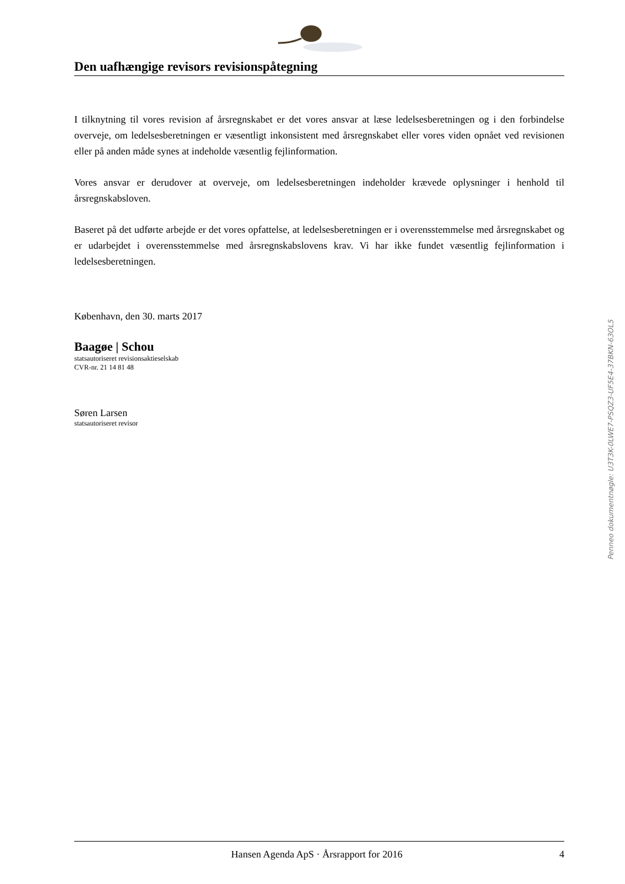Den uafhængige revisors revisionspåtegning
I tilknytning til vores revision af årsregnskabet er det vores ansvar at læse ledelsesberetningen og i den forbindelse overveje, om ledelsesberetningen er væsentligt inkonsistent med årsregnskabet eller vores viden opnået ved revisionen eller på anden måde synes at indeholde væsentlig fejlinformation.
Vores ansvar er derudover at overveje, om ledelsesberetningen indeholder krævede oplysninger i henhold til årsregnskabsloven.
Baseret på det udførte arbejde er det vores opfattelse, at ledelsesberetningen er i overensstemmelse med årsregnskabet og er udarbejdet i overensstemmelse med årsregnskabslovens krav. Vi har ikke fundet væsentlig fejlinformation i ledelsesberetningen.
København, den 30. marts 2017
Baagøe | Schou
statsautoriseret revisionsaktieselskab
CVR-nr. 21 14 81 48
Søren Larsen
statsautoriseret revisor
Penneo dokumentnøgle: U3T3K-0LWE7-PSQZ3-UF5E4-37BKN-63OL5
Hansen Agenda ApS · Årsrapport for 2016 4